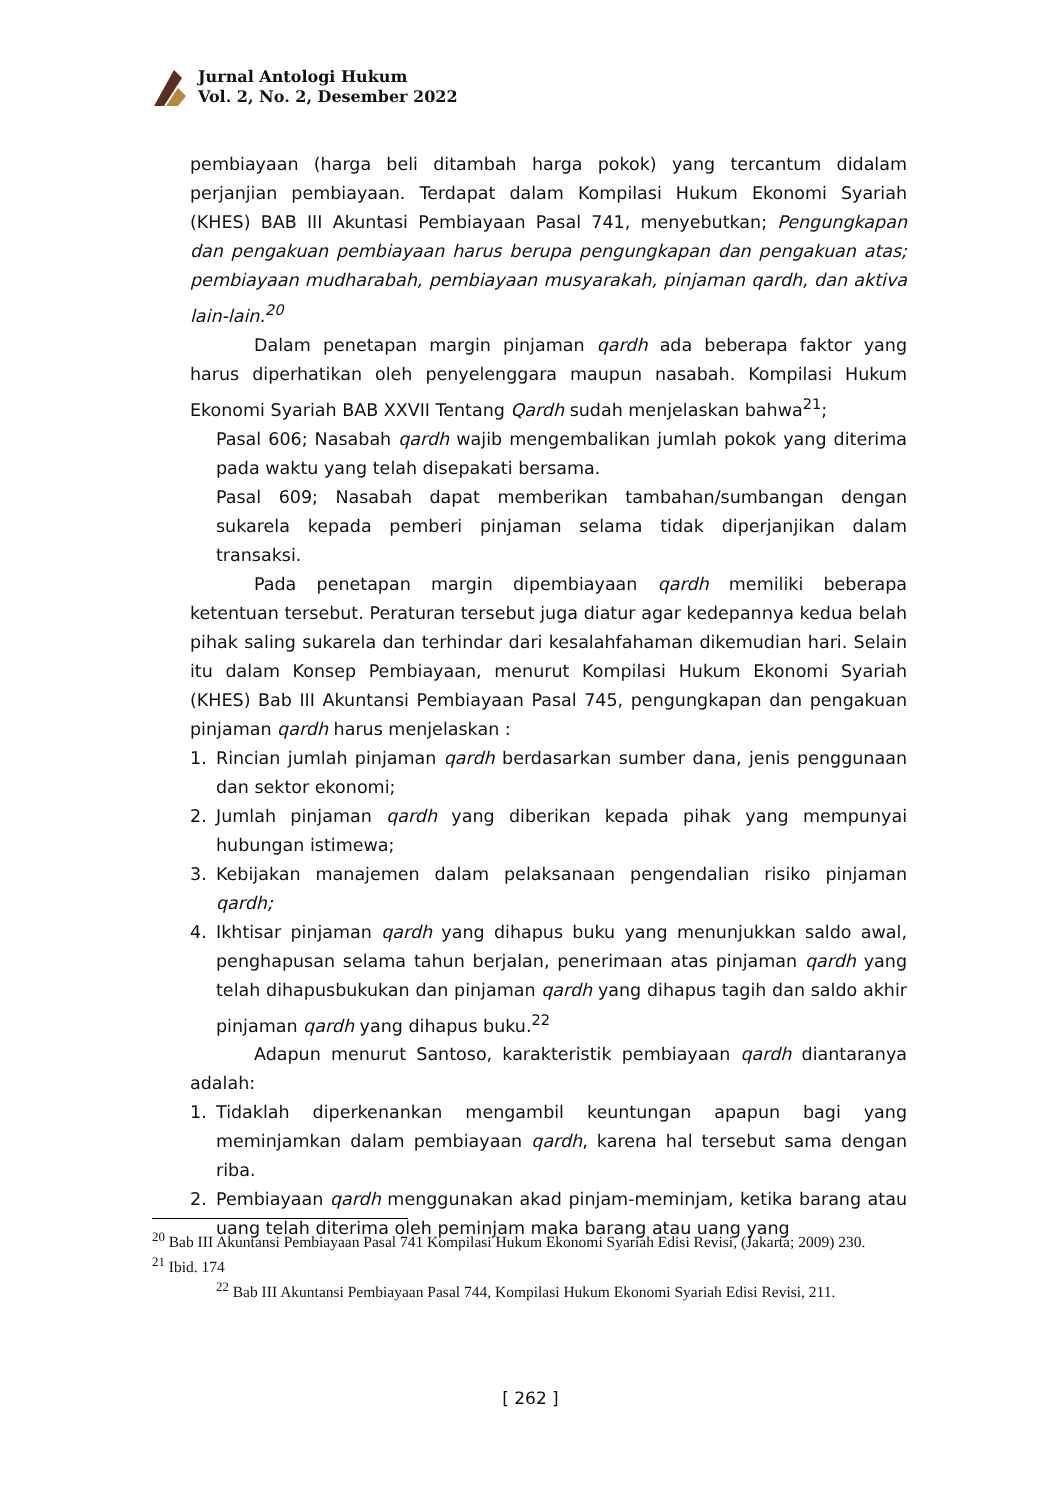Jurnal Antologi Hukum
Vol. 2, No. 2, Desember 2022
pembiayaan (harga beli ditambah harga pokok) yang tercantum didalam perjanjian pembiayaan. Terdapat dalam Kompilasi Hukum Ekonomi Syariah (KHES) BAB III Akuntasi Pembiayaan Pasal 741, menyebutkan; Pengungkapan dan pengakuan pembiayaan harus berupa pengungkapan dan pengakuan atas; pembiayaan mudharabah, pembiayaan musyarakah, pinjaman qardh, dan aktiva lain-lain.<sup>20</sup>
Dalam penetapan margin pinjaman qardh ada beberapa faktor yang harus diperhatikan oleh penyelenggara maupun nasabah. Kompilasi Hukum Ekonomi Syariah BAB XXVII Tentang Qardh sudah menjelaskan bahwa<sup>21</sup>;
Pasal 606; Nasabah qardh wajib mengembalikan jumlah pokok yang diterima pada waktu yang telah disepakati bersama.
Pasal 609; Nasabah dapat memberikan tambahan/sumbangan dengan sukarela kepada pemberi pinjaman selama tidak diperjanjikan dalam transaksi.
Pada penetapan margin dipembiayaan qardh memiliki beberapa ketentuan tersebut. Peraturan tersebut juga diatur agar kedepannya kedua belah pihak saling sukarela dan terhindar dari kesalahfahaman dikemudian hari. Selain itu dalam Konsep Pembiayaan, menurut Kompilasi Hukum Ekonomi Syariah (KHES) Bab III Akuntansi Pembiayaan Pasal 745, pengungkapan dan pengakuan pinjaman qardh harus menjelaskan :
1. Rincian jumlah pinjaman qardh berdasarkan sumber dana, jenis penggunaan dan sektor ekonomi;
2. Jumlah pinjaman qardh yang diberikan kepada pihak yang mempunyai hubungan istimewa;
3. Kebijakan manajemen dalam pelaksanaan pengendalian risiko pinjaman qardh;
4. Ikhtisar pinjaman qardh yang dihapus buku yang menunjukkan saldo awal, penghapusan selama tahun berjalan, penerimaan atas pinjaman qardh yang telah dihapusbukukan dan pinjaman qardh yang dihapus tagih dan saldo akhir pinjaman qardh yang dihapus buku.<sup>22</sup>
Adapun menurut Santoso, karakteristik pembiayaan qardh diantaranya adalah:
1. Tidaklah diperkenankan mengambil keuntungan apapun bagi yang meminjamkan dalam pembiayaan qardh, karena hal tersebut sama dengan riba.
2. Pembiayaan qardh menggunakan akad pinjam-meminjam, ketika barang atau uang telah diterima oleh peminjam maka barang atau uang yang
<sup>20</sup> Bab III Akuntansi Pembiayaan Pasal 741 Kompilasi Hukum Ekonomi Syariah Edisi Revisi, (Jakarta; 2009) 230.
<sup>21</sup> Ibid. 174
<sup>22</sup> Bab III Akuntansi Pembiayaan Pasal 744, Kompilasi Hukum Ekonomi Syariah Edisi Revisi, 211.
[ 262 ]